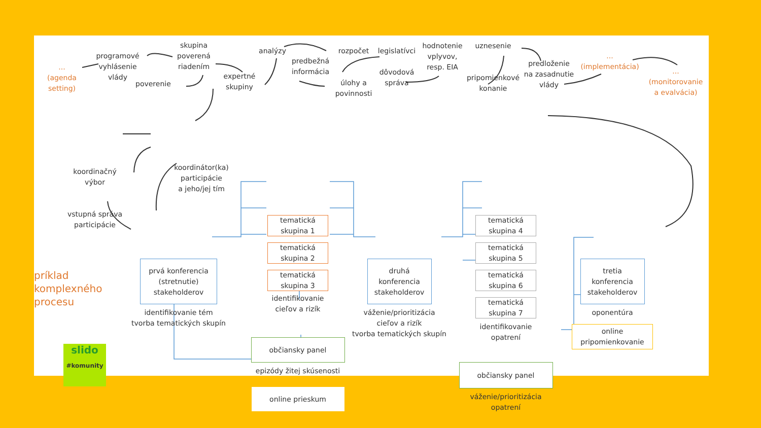...
(agenda
setting)
programové
vyhlásenie
vlády
poverenie
skupina
poverená
riadením
expertné
skupiny
analýzy
predbežná
informácia
rozpočet
úlohy a
povinnosti
legislatívci
dôvodová
správa
hodnotenie
vplyvov,
resp. EIA
uznesenie
pripomienkové
konanie
predloženie
na zasadnutie
vlády
...
(implementácia)
...
(monitorovanie
a evalvácia)
koordinačný
výbor
vstupná správa
participácie
koordinátor(ka)
participácie
a jeho/jej tím
príklad komplexného procesu
slido
#komunity
prvá konferencia
(stretnutie)
stakeholderov
identifikovanie tém
tvorba tematických skupín
tematická
skupina 1
tematická
skupina 2
tematická
skupina 3
identifikovanie
cieľov a rizík
občiansky panel
epizódy žitej skúsenosti
online prieskum
druhá
konferencia
stakeholderov
váženie/prioritizácia
cieľov a rizík
tvorba tematických skupín
tematická
skupina 4
tematická
skupina 5
tematická
skupina 6
tematická
skupina 7
identifikovanie
opatrení
občiansky panel
váženie/prioritizácia
opatrení
tretia
konferencia
stakeholderov
oponentúra
online
pripomienkovanie